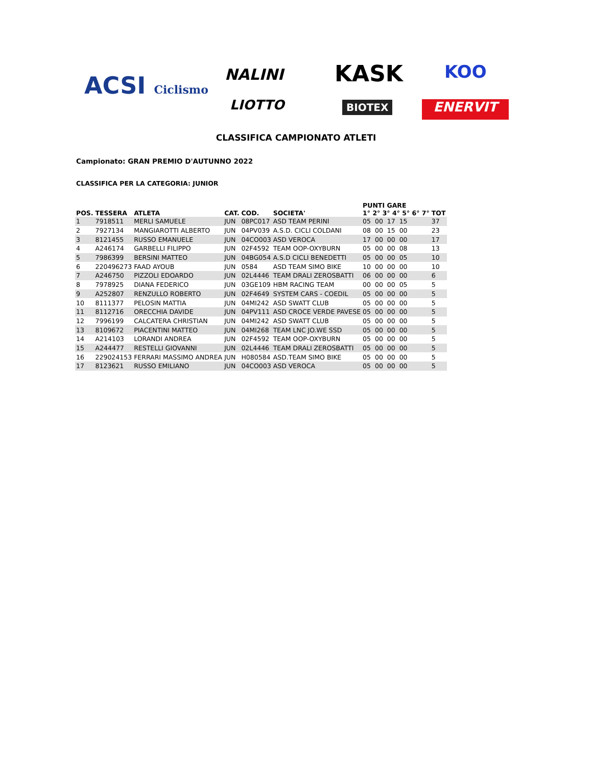ACSI Ciclismo NALINI KASK KOO
LIOTTO BIOTEX ENERVIT
CLASSIFICA CAMPIONATO ATLETI
Campionato: GRAN PREMIO D'AUTUNNO 2022
CLASSIFICA PER LA CATEGORIA: JUNIOR
| POS. | TESSERA | ATLETA | CAT. | COD. | SOCIETA' | PUNTI GARE 1° 2° 3° 4° 5° 6° 7° | TOT |
| --- | --- | --- | --- | --- | --- | --- | --- |
| 1 | 7918511 | MERLI SAMUELE | JUN | 08PC017 | ASD TEAM PERINI | 05 00 17 15 | 37 |
| 2 | 7927134 | MANGIAROTTI ALBERTO | JUN | 04PV039 | A.S.D. CICLI COLDANI | 08 00 15 00 | 23 |
| 3 | 8121455 | RUSSO EMANUELE | JUN | 04CO003 | ASD VEROCA | 17 00 00 00 | 17 |
| 4 | A246174 | GARBELLI FILIPPO | JUN | 02F4592 | TEAM OOP-OXYBURN | 05 00 00 08 | 13 |
| 5 | 7986399 | BERSINI MATTEO | JUN | 04BG054 | A.S.D CICLI BENEDETTI | 05 00 00 05 | 10 |
| 6 | 220496273 | FAAD AYOUB | JUN | 0584 | ASD TEAM SIMO BIKE | 10 00 00 00 | 10 |
| 7 | A246750 | PIZZOLI EDOARDO | JUN | 02L4446 | TEAM DRALI ZEROSBATTI | 06 00 00 00 | 6 |
| 8 | 7978925 | DIANA FEDERICO | JUN | 03GE109 | HBM RACING TEAM | 00 00 00 05 | 5 |
| 9 | A252807 | RENZULLO ROBERTO | JUN | 02F4649 | SYSTEM CARS - COEDIL | 05 00 00 00 | 5 |
| 10 | 8111377 | PELOSIN MATTIA | JUN | 04MI242 | ASD SWATT CLUB | 05 00 00 00 | 5 |
| 11 | 8112716 | ORECCHIA DAVIDE | JUN | 04PV111 | ASD CROCE VERDE PAVESE | 05 00 00 00 | 5 |
| 12 | 7996199 | CALCATERA CHRISTIAN | JUN | 04MI242 | ASD SWATT CLUB | 05 00 00 00 | 5 |
| 13 | 8109672 | PIACENTINI MATTEO | JUN | 04MI268 | TEAM LNC JO.WE SSD | 05 00 00 00 | 5 |
| 14 | A214103 | LORANDI ANDREA | JUN | 02F4592 | TEAM OOP-OXYBURN | 05 00 00 00 | 5 |
| 15 | A244477 | RESTELLI GIOVANNI | JUN | 02L4446 | TEAM DRALI ZEROSBATTI | 05 00 00 00 | 5 |
| 16 | 229024153 | FERRARI MASSIMO ANDREA | JUN | H080584 | ASD.TEAM SIMO BIKE | 05 00 00 00 | 5 |
| 17 | 8123621 | RUSSO EMILIANO | JUN | 04CO003 | ASD VEROCA | 05 00 00 00 | 5 |